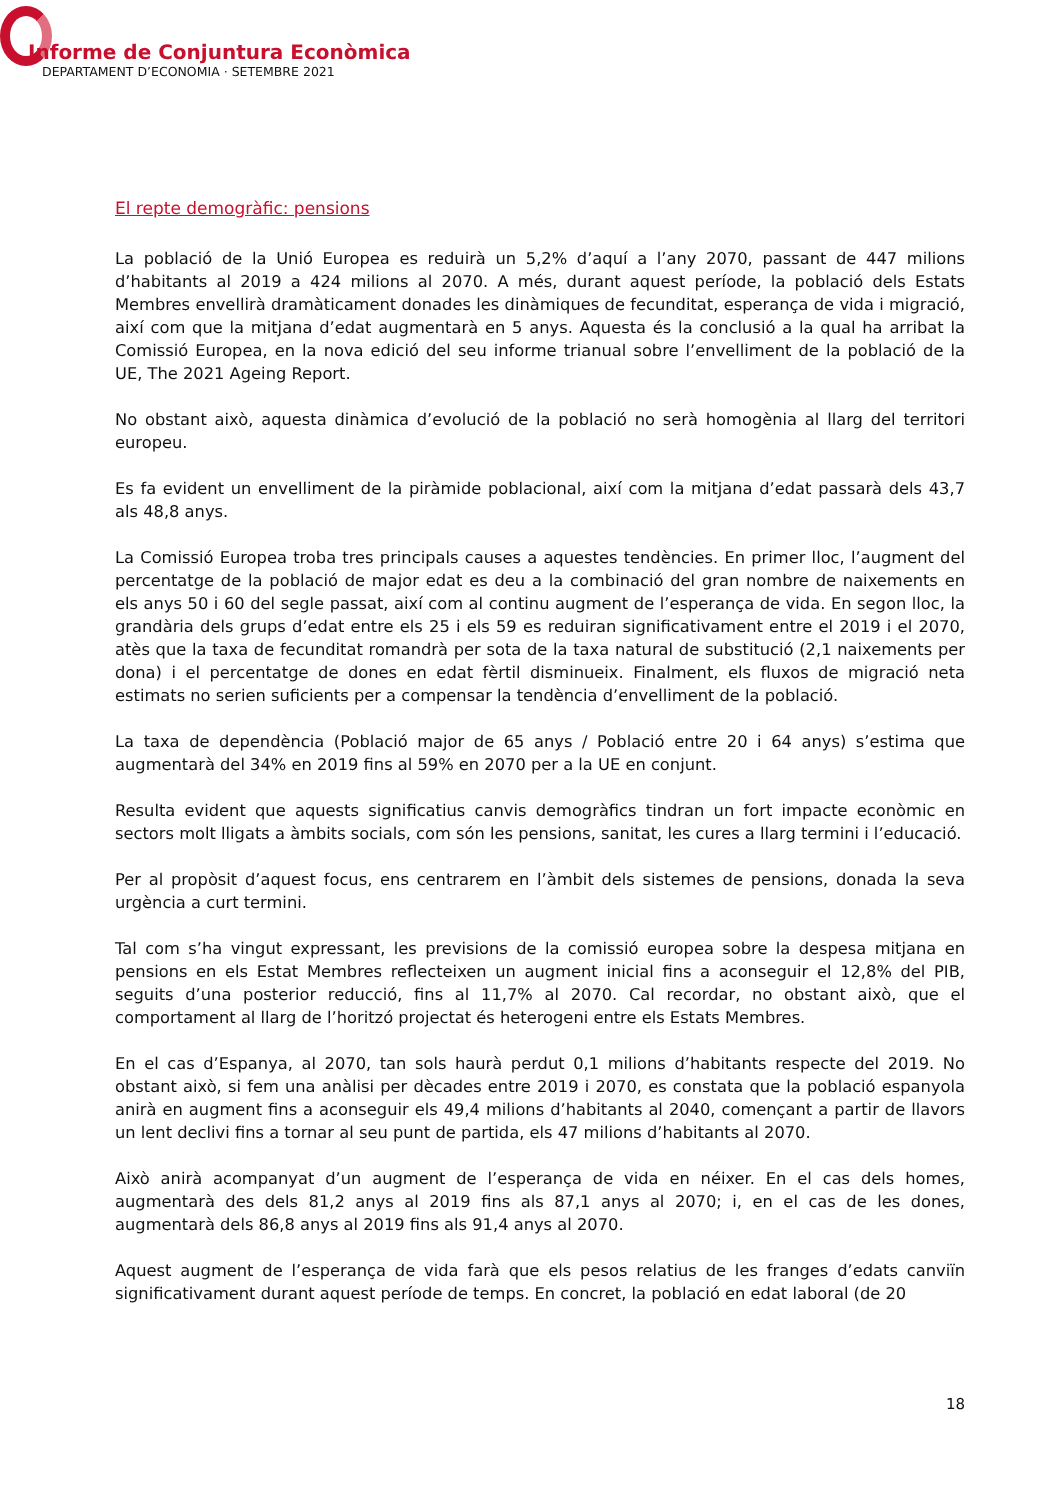Informe de Conjuntura Econòmica
DEPARTAMENT D’ECONOMIA · SETEMBRE 2021
El repte demogràfic: pensions
La població de la Unió Europea es reduirà un 5,2% d’aquí a l’any 2070, passant de 447 milions d’habitants al 2019 a 424 milions al 2070. A més, durant aquest període, la població dels Estats Membres envellirà dramàticament donades les dinàmiques de fecunditat, esperança de vida i migració, així com que la mitjana d’edat augmentarà en 5 anys. Aquesta és la conclusió a la qual ha arribat la Comissió Europea, en la nova edició del seu informe trianual sobre l’envelliment de la població de la UE, The 2021 Ageing Report.
No obstant això, aquesta dinàmica d’evolució de la població no serà homogènia al llarg del territori europeu.
Es fa evident un envelliment de la piràmide poblacional, així com la mitjana d’edat passarà dels 43,7 als 48,8 anys.
La Comissió Europea troba tres principals causes a aquestes tendències. En primer lloc, l’augment del percentatge de la població de major edat es deu a la combinació del gran nombre de naixements en els anys 50 i 60 del segle passat, així com al continu augment de l’esperança de vida. En segon lloc, la grandària dels grups d’edat entre els 25 i els 59 es reduiran significativament entre el 2019 i el 2070, atès que la taxa de fecunditat romandrà per sota de la taxa natural de substitució (2,1 naixements per dona) i el percentatge de dones en edat fèrtil disminueix. Finalment, els fluxos de migració neta estimats no serien suficients per a compensar la tendència d’envelliment de la població.
La taxa de dependència (Població major de 65 anys / Població entre 20 i 64 anys) s’estima que augmentarà del 34% en 2019 fins al 59% en 2070 per a la UE en conjunt.
Resulta evident que aquests significatius canvis demogràfics tindran un fort impacte econòmic en sectors molt lligats a àmbits socials, com són les pensions, sanitat, les cures a llarg termini i l’educació.
Per al propòsit d’aquest focus, ens centrarem en l’àmbit dels sistemes de pensions, donada la seva urgència a curt termini.
Tal com s’ha vingut expressant, les previsions de la comissió europea sobre la despesa mitjana en pensions en els Estat Membres reflecteixen un augment inicial fins a aconseguir el 12,8% del PIB, seguits d’una posterior reducció, fins al 11,7% al 2070. Cal recordar, no obstant això, que el comportament al llarg de l’horitzó projectat és heterogeni entre els Estats Membres.
En el cas d’Espanya, al 2070, tan sols haurà perdut 0,1 milions d’habitants respecte del 2019. No obstant això, si fem una anàlisi per dècades entre 2019 i 2070, es constata que la població espanyola anirà en augment fins a aconseguir els 49,4 milions d’habitants al 2040, començant a partir de llavors un lent declivi fins a tornar al seu punt de partida, els 47 milions d’habitants al 2070.
Això anirà acompanyat d’un augment de l’esperança de vida en néixer. En el cas dels homes, augmentarà des dels 81,2 anys al 2019 fins als 87,1 anys al 2070; i, en el cas de les dones, augmentarà dels 86,8 anys al 2019 fins als 91,4 anys al 2070.
Aquest augment de l’esperança de vida farà que els pesos relatius de les franges d’edats canviïn significativament durant aquest període de temps. En concret, la població en edat laboral (de 20
18